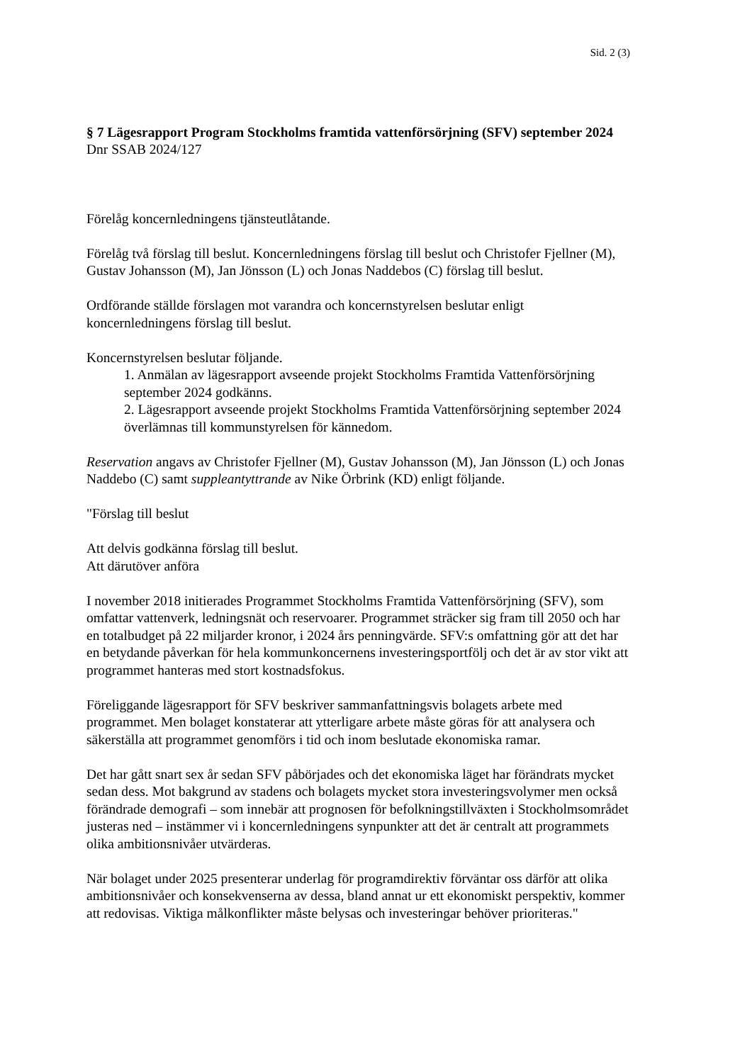Sid. 2 (3)
§ 7 Lägesrapport Program Stockholms framtida vattenförsörjning (SFV) september 2024
Dnr SSAB 2024/127
Förelåg koncernledningens tjänsteutlåtande.
Förelåg två förslag till beslut. Koncernledningens förslag till beslut och Christofer Fjellner (M), Gustav Johansson (M), Jan Jönsson (L) och Jonas Naddebos (C) förslag till beslut.
Ordförande ställde förslagen mot varandra och koncernstyrelsen beslutar enligt koncernledningens förslag till beslut.
Koncernstyrelsen beslutar följande.
1. Anmälan av lägesrapport avseende projekt Stockholms Framtida Vattenförsörjning september 2024 godkänns.
2. Lägesrapport avseende projekt Stockholms Framtida Vattenförsörjning september 2024 överlämnas till kommunstyrelsen för kännedom.
Reservation angavs av Christofer Fjellner (M), Gustav Johansson (M), Jan Jönsson (L) och Jonas Naddebo (C) samt suppleantyttrande av Nike Örbrink (KD) enligt följande.
"Förslag till beslut
Att delvis godkänna förslag till beslut.
Att därutöver anföra
I november 2018 initierades Programmet Stockholms Framtida Vattenförsörjning (SFV), som omfattar vattenverk, ledningsnät och reservoarer. Programmet sträcker sig fram till 2050 och har en totalbudget på 22 miljarder kronor, i 2024 års penningvärde. SFV:s omfattning gör att det har en betydande påverkan för hela kommunkoncernens investeringsportfölj och det är av stor vikt att programmet hanteras med stort kostnadsfokus.
Föreliggande lägesrapport för SFV beskriver sammanfattningsvis bolagets arbete med programmet. Men bolaget konstaterar att ytterligare arbete måste göras för att analysera och säkerställa att programmet genomförs i tid och inom beslutade ekonomiska ramar.
Det har gått snart sex år sedan SFV påbörjades och det ekonomiska läget har förändrats mycket sedan dess. Mot bakgrund av stadens och bolagets mycket stora investeringsvolymer men också förändrade demografi – som innebär att prognosen för befolkningstillväxten i Stockholmsområdet justeras ned – instämmer vi i koncernledningens synpunkter att det är centralt att programmets olika ambitionsnivåer utvärderas.
När bolaget under 2025 presenterar underlag för programdirektiv förväntar oss därför att olika ambitionsnivåer och konsekvenserna av dessa, bland annat ur ett ekonomiskt perspektiv, kommer att redovisas. Viktiga målkonflikter måste belysas och investeringar behöver prioriteras."